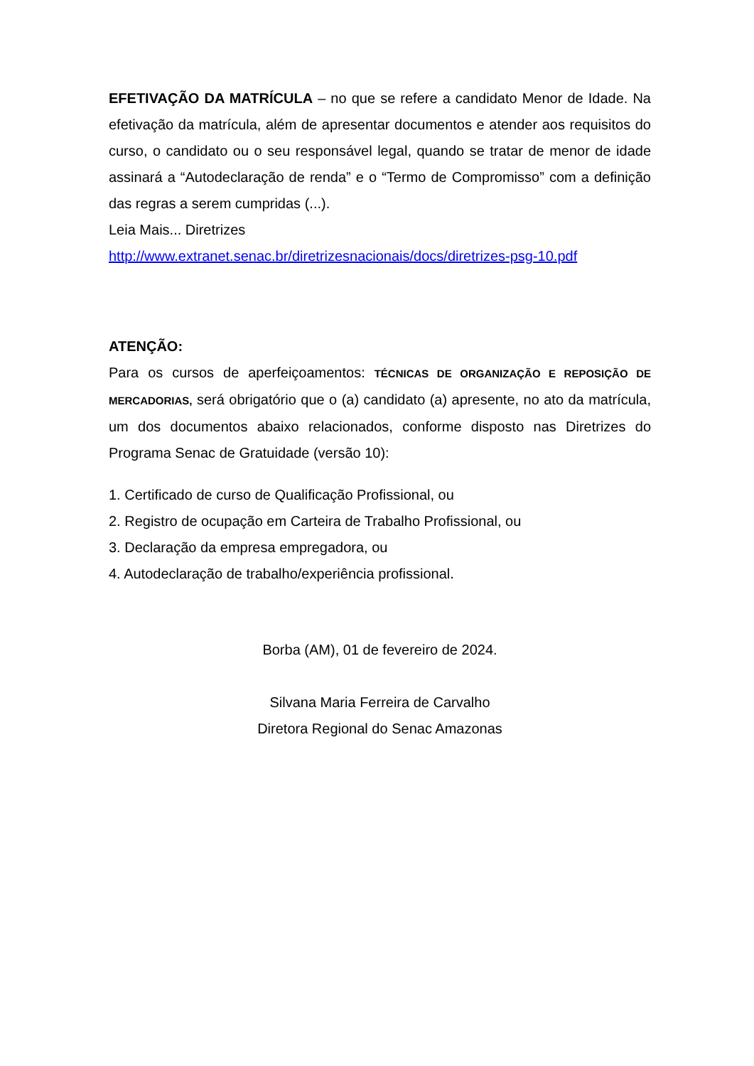EFETIVAÇÃO DA MATRÍCULA – no que se refere a candidato Menor de Idade. Na efetivação da matrícula, além de apresentar documentos e atender aos requisitos do curso, o candidato ou o seu responsável legal, quando se tratar de menor de idade assinará a “Autodeclaração de renda” e o “Termo de Compromisso” com a definição das regras a serem cumpridas (...).
Leia Mais... Diretrizes
http://www.extranet.senac.br/diretrizesnacionais/docs/diretrizes-psg-10.pdf
ATENÇÃO:
Para os cursos de aperfeiçoamentos: TÉCNICAS DE ORGANIZAÇÃO E REPOSIÇÃO DE MERCADORIAS, será obrigatório que o (a) candidato (a) apresente, no ato da matrícula, um dos documentos abaixo relacionados, conforme disposto nas Diretrizes do Programa Senac de Gratuidade (versão 10):
1. Certificado de curso de Qualificação Profissional, ou
2. Registro de ocupação em Carteira de Trabalho Profissional, ou
3. Declaração da empresa empregadora, ou
4. Autodeclaração de trabalho/experiência profissional.
Borba (AM), 01 de fevereiro de 2024.
Silvana Maria Ferreira de Carvalho
Diretora Regional do Senac Amazonas